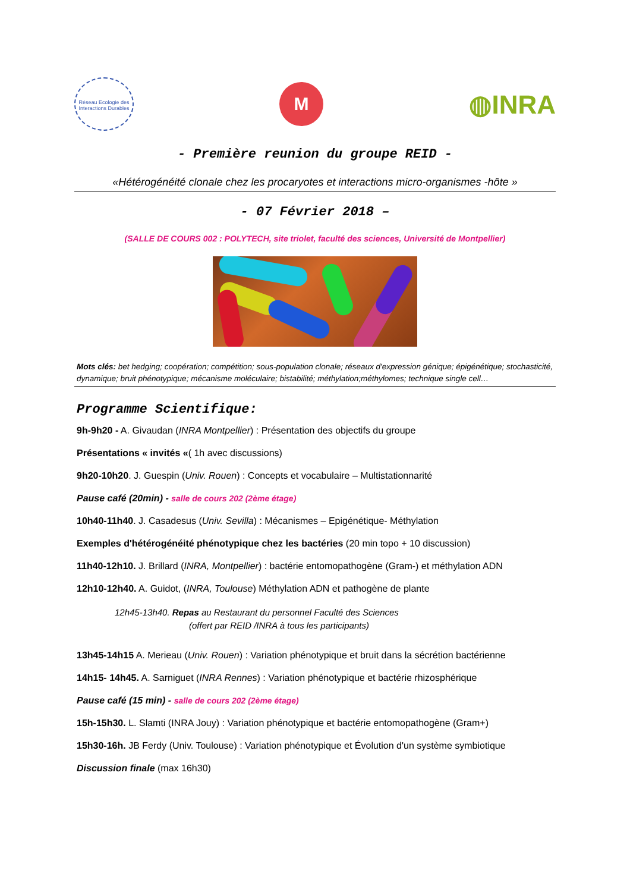Réseau Ecologie des Interactions Durables
M
◍INRA
- Première reunion du groupe REID -
«Hétérogénéité clonale chez les procaryotes et interactions micro-organismes -hôte »
- 07 Février 2018 –
(SALLE DE COURS 002 : POLYTECH, site triolet, faculté des sciences, Université de Montpellier)
Mots clés: bet hedging; coopération; compétition; sous-population clonale; réseaux d'expression génique; épigénétique; stochasticité, dynamique; bruit phénotypique; mécanisme moléculaire; bistabilité; méthylation;méthylomes; technique single cell…
Programme Scientifique:
9h-9h20 - A. Givaudan (INRA Montpellier) : Présentation des objectifs du groupe
Présentations « invités «( 1h avec discussions)
9h20-10h20. J. Guespin (Univ. Rouen) : Concepts et vocabulaire – Multistationnarité
Pause café (20min) - salle de cours 202 (2ème étage)
10h40-11h40. J. Casadesus (Univ. Sevilla) : Mécanismes – Epigénétique- Méthylation
Exemples d'hétérogénéité phénotypique chez les bactéries (20 min topo + 10 discussion)
11h40-12h10. J. Brillard (INRA, Montpellier) : bactérie entomopathogène (Gram-) et méthylation ADN
12h10-12h40. A. Guidot, (INRA, Toulouse) Méthylation ADN et pathogène de plante
12h45-13h40. Repas au Restaurant du personnel Faculté des Sciences
(offert par REID /INRA à tous les participants)
13h45-14h15 A. Merieau (Univ. Rouen) : Variation phénotypique et bruit dans la sécrétion bactérienne
14h15- 14h45. A. Sarniguet (INRA Rennes) : Variation phénotypique et bactérie rhizosphérique
Pause café (15 min) - salle de cours 202 (2ème étage)
15h-15h30. L. Slamti (INRA Jouy) : Variation phénotypique et bactérie entomopathogène (Gram+)
15h30-16h. JB Ferdy (Univ. Toulouse) : Variation phénotypique et Évolution d'un système symbiotique
Discussion finale (max 16h30)